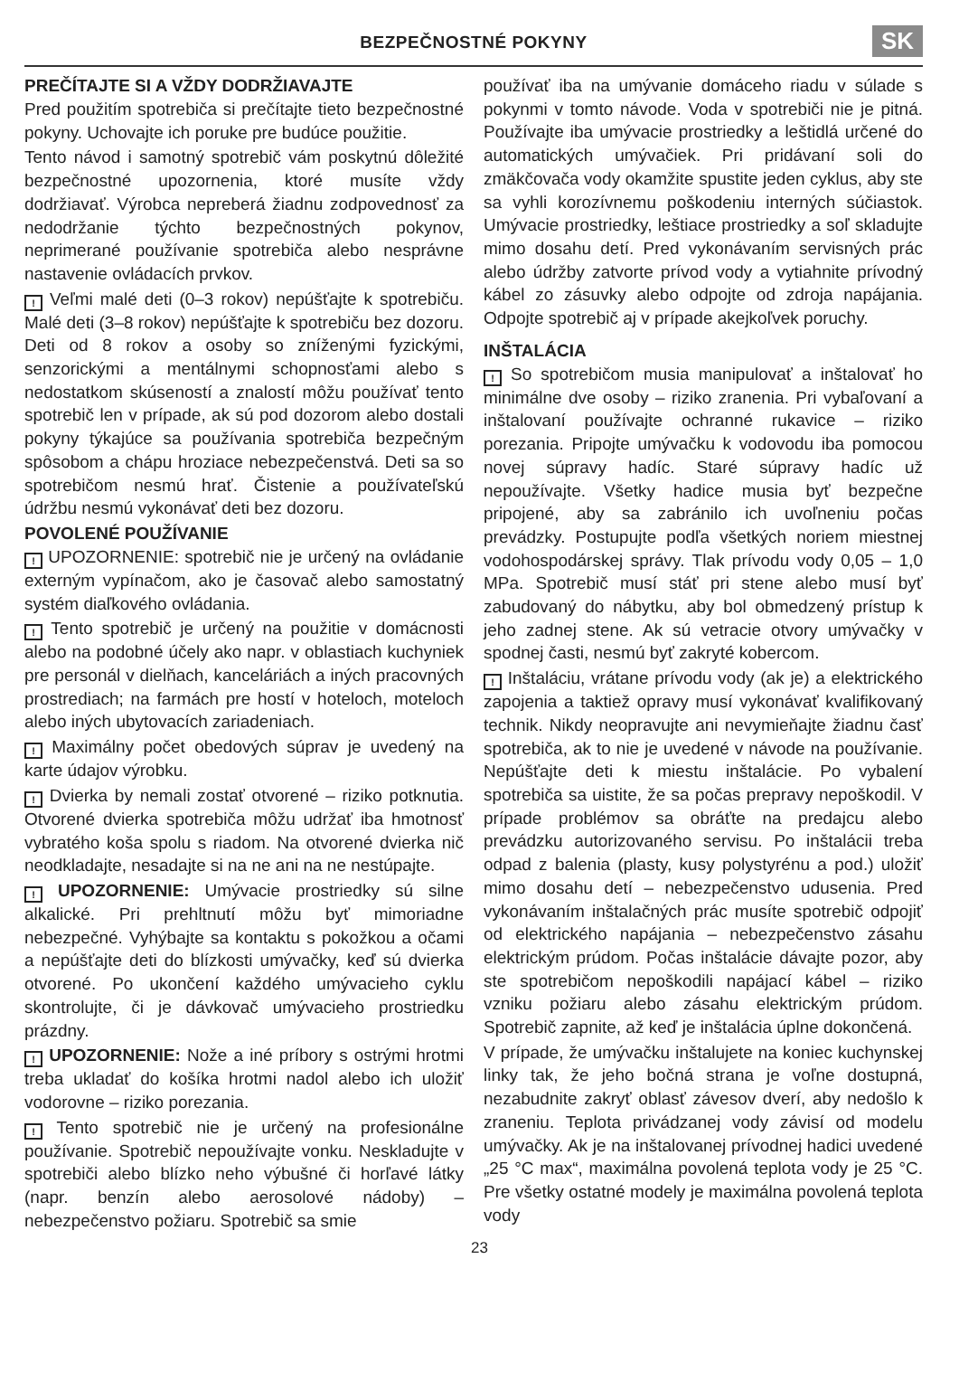BEZPEČNOSTNÉ POKYNY
SK
PREČÍTAJTE SI A VŽDY DODRŽIAVAJTE
Pred použitím spotrebiča si prečítajte tieto bezpečnostné pokyny. Uchovajte ich poruke pre budúce použitie.
Tento návod i samotný spotrebič vám poskytnú dôležité bezpečnostné upozornenia, ktoré musíte vždy dodržiavať. Výrobca nepreberá žiadnu zodpovednosť za nedodržanie týchto bezpečnostných pokynov, neprimerané používanie spotrebiča alebo nesprávne nastavenie ovládacích prvkov.
! Veľmi malé deti (0–3 rokov) nepúšťajte k spotrebiču. Malé deti (3–8 rokov) nepúšťajte k spotrebiču bez dozoru. Deti od 8 rokov a osoby so zníženými fyzickými, senzorickými a mentálnymi schopnosťami alebo s nedostatkom skúseností a znalostí môžu používať tento spotrebič len v prípade, ak sú pod dozorom alebo dostali pokyny týkajúce sa používania spotrebiča bezpečným spôsobom a chápu hroziace nebezpečenstvá. Deti sa so spotrebičom nesmú hrať. Čistenie a používateľskú údržbu nesmú vykonávať deti bez dozoru.
POVOLENÉ POUŽÍVANIE
! UPOZORNENIE: spotrebič nie je určený na ovládanie externým vypínačom, ako je časovač alebo samostatný systém diaľkového ovládania.
! Tento spotrebič je určený na použitie v domácnosti alebo na podobné účely ako napr. v oblastiach kuchyniek pre personál v dielňach, kanceláriách a iných pracovných prostrediach; na farmách pre hostí v hoteloch, moteloch alebo iných ubytovacích zariadeniach.
! Maximálny počet obedových súprav je uvedený na karte údajov výrobku.
! Dvierka by nemali zostať otvorené – riziko potknutia. Otvorené dvierka spotrebiča môžu udržať iba hmotnosť vybratého koša spolu s riadom. Na otvorené dvierka nič neodkladajte, nesadajte si na ne ani na ne nestúpajte.
! UPOZORNENIE: Umývacie prostriedky sú silne alkalické. Pri prehltnutí môžu byť mimoriadne nebezpečné. Vyhýbajte sa kontaktu s pokožkou a očami a nepúšťajte deti do blízkosti umývačky, keď sú dvierka otvorené. Po ukončení každého umývacieho cyklu skontrolujte, či je dávkovač umývacieho prostriedku prázdny.
! UPOZORNENIE: Nože a iné príbory s ostrými hrotmi treba ukladať do košíka hrotmi nadol alebo ich uložiť vodorovne – riziko porezania.
! Tento spotrebič nie je určený na profesionálne používanie. Spotrebič nepoužívajte vonku. Neskladujte v spotrebiči alebo blízko neho výbušné či horľavé látky (napr. benzín alebo aerosolové nádoby) – nebezpečenstvo požiaru. Spotrebič sa smie
používať iba na umývanie domáceho riadu v súlade s pokynmi v tomto návode. Voda v spotrebiči nie je pitná. Používajte iba umývacie prostriedky a leštidlá určené do automatických umývačiek. Pri pridávaní soli do zmäkčovača vody okamžite spustite jeden cyklus, aby ste sa vyhli korozívnemu poškodeniu interných súčiastok. Umývacie prostriedky, leštiace prostriedky a soľ skladujte mimo dosahu detí. Pred vykonávaním servisných prác alebo údržby zatvorte prívod vody a vytiahnite prívodný kábel zo zásuvky alebo odpojte od zdroja napájania. Odpojte spotrebič aj v prípade akejkoľvek poruchy.
INŠTALÁCIA
! So spotrebičom musia manipulovať a inštalovať ho minimálne dve osoby – riziko zranenia. Pri vybaľovaní a inštalovaní používajte ochranné rukavice – riziko porezania. Pripojte umývačku k vodovodu iba pomocou novej súpravy hadíc. Staré súpravy hadíc už nepoužívajte. Všetky hadice musia byť bezpečne pripojené, aby sa zabránilo ich uvoľneniu počas prevádzky. Postupujte podľa všetkých noriem miestnej vodohospodárskej správy. Tlak prívodu vody 0,05 – 1,0 MPa. Spotrebič musí stáť pri stene alebo musí byť zabudovaný do nábytku, aby bol obmedzený prístup k jeho zadnej stene. Ak sú vetracie otvory umývačky v spodnej časti, nesmú byť zakryté kobercom.
! Inštaláciu, vrátane prívodu vody (ak je) a elektrického zapojenia a taktiež opravy musí vykonávať kvalifikovaný technik. Nikdy neopravujte ani nevymieňajte žiadnu časť spotrebiča, ak to nie je uvedené v návode na používanie. Nepúšťajte deti k miestu inštalácie. Po vybalení spotrebiča sa uistite, že sa počas prepravy nepoškodil. V prípade problémov sa obráťte na predajcu alebo prevádzku autorizovaného servisu. Po inštalácii treba odpad z balenia (plasty, kusy polystyrénu a pod.) uložiť mimo dosahu detí – nebezpečenstvo udusenia. Pred vykonávaním inštalačných prác musíte spotrebič odpojiť od elektrického napájania – nebezpečenstvo zásahu elektrickým prúdom. Počas inštalácie dávajte pozor, aby ste spotrebičom nepoškodili napájací kábel – riziko vzniku požiaru alebo zásahu elektrickým prúdom. Spotrebič zapnite, až keď je inštalácia úplne dokončená.
V prípade, že umývačku inštalujete na koniec kuchynskej linky tak, že jeho bočná strana je voľne dostupná, nezabudnite zakryť oblasť závesov dverí, aby nedošlo k zraneniu. Teplota privádzanej vody závisí od modelu umývačky. Ak je na inštalovanej prívodnej hadici uvedené „25 °C max“, maximálna povolená teplota vody je 25 °C. Pre všetky ostatné modely je maximálna povolená teplota vody
23